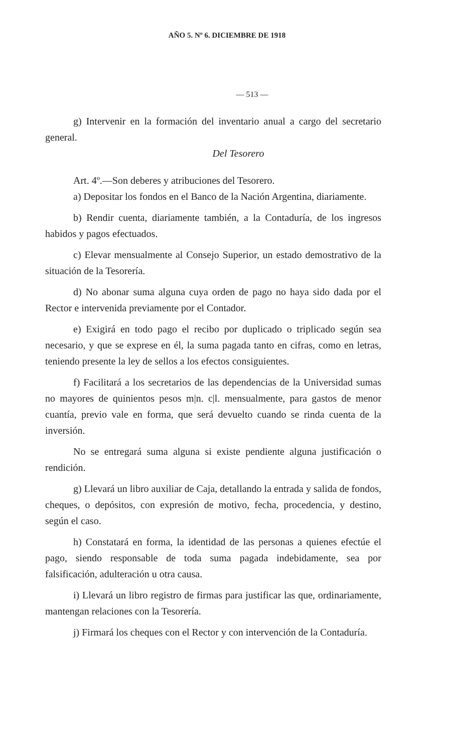AÑO 5. Nº 6. DICIEMBRE DE 1918
— 513 —
g) Intervenir en la formación del inventario anual a cargo del secretario general.
Del Tesorero
Art. 4º.—Son deberes y atribuciones del Tesorero.
a) Depositar los fondos en el Banco de la Nación Argentina, diariamente.
b) Rendir cuenta, diariamente también, a la Contaduría, de los ingresos habidos y pagos efectuados.
c) Elevar mensualmente al Consejo Superior, un estado demostrativo de la situación de la Tesorería.
d) No abonar suma alguna cuya orden de pago no haya sido dada por el Rector e intervenida previamente por el Contador.
e) Exigirá en todo pago el recibo por duplicado o triplicado según sea necesario, y que se exprese en él, la suma pagada tanto en cifras, como en letras, teniendo presente la ley de sellos a los efectos consiguientes.
f) Facilitará a los secretarios de las dependencias de la Universidad sumas no mayores de quinientos pesos m|n. c|l. mensualmente, para gastos de menor cuantía, previo vale en forma, que será devuelto cuando se rinda cuenta de la inversión.
No se entregará suma alguna si existe pendiente alguna justificación o rendición.
g) Llevará un libro auxiliar de Caja, detallando la entrada y salida de fondos, cheques, o depósitos, con expresión de motivo, fecha, procedencia, y destino, según el caso.
h) Constatará en forma, la identidad de las personas a quienes efectúe el pago, siendo responsable de toda suma pagada indebidamente, sea por falsificación, adulteración u otra causa.
i) Llevará un libro registro de firmas para justificar las que, ordinariamente, mantengan relaciones con la Tesorería.
j) Firmará los cheques con el Rector y con intervención de la Contaduría.